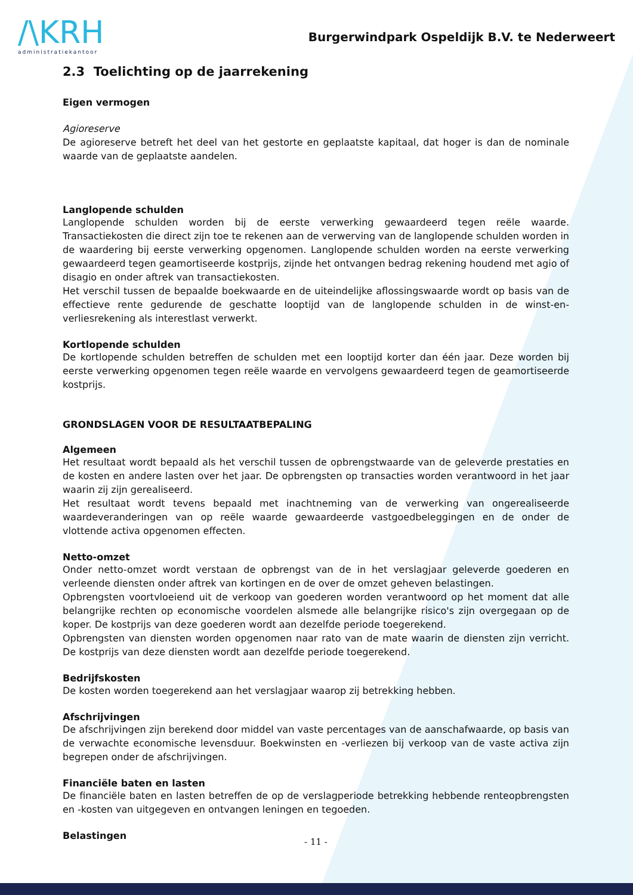/\KRH
administratiekantoor
Burgerwindpark Ospeldijk B.V. te Nederweert
2.3 Toelichting op de jaarrekening
Eigen vermogen
Agioreserve
De agioreserve betreft het deel van het gestorte en geplaatste kapitaal, dat hoger is dan de nominale waarde van de geplaatste aandelen.
Langlopende schulden
Langlopende schulden worden bij de eerste verwerking gewaardeerd tegen reële waarde. Transactiekosten die direct zijn toe te rekenen aan de verwerving van de langlopende schulden worden in de waardering bij eerste verwerking opgenomen. Langlopende schulden worden na eerste verwerking gewaardeerd tegen geamortiseerde kostprijs, zijnde het ontvangen bedrag rekening houdend met agio of disagio en onder aftrek van transactiekosten.
Het verschil tussen de bepaalde boekwaarde en de uiteindelijke aflossingswaarde wordt op basis van de effectieve rente gedurende de geschatte looptijd van de langlopende schulden in de winst-en-verliesrekening als interestlast verwerkt.
Kortlopende schulden
De kortlopende schulden betreffen de schulden met een looptijd korter dan één jaar. Deze worden bij eerste verwerking opgenomen tegen reële waarde en vervolgens gewaardeerd tegen de geamortiseerde kostprijs.
GRONDSLAGEN VOOR DE RESULTAATBEPALING
Algemeen
Het resultaat wordt bepaald als het verschil tussen de opbrengstwaarde van de geleverde prestaties en de kosten en andere lasten over het jaar. De opbrengsten op transacties worden verantwoord in het jaar waarin zij zijn gerealiseerd.
Het resultaat wordt tevens bepaald met inachtneming van de verwerking van ongerealiseerde waardeveranderingen van op reële waarde gewaardeerde vastgoedbeleggingen en de onder de vlottende activa opgenomen effecten.
Netto-omzet
Onder netto-omzet wordt verstaan de opbrengst van de in het verslagjaar geleverde goederen en verleende diensten onder aftrek van kortingen en de over de omzet geheven belastingen.
Opbrengsten voortvloeiend uit de verkoop van goederen worden verantwoord op het moment dat alle belangrijke rechten op economische voordelen alsmede alle belangrijke risico's zijn overgegaan op de koper. De kostprijs van deze goederen wordt aan dezelfde periode toegerekend.
Opbrengsten van diensten worden opgenomen naar rato van de mate waarin de diensten zijn verricht. De kostprijs van deze diensten wordt aan dezelfde periode toegerekend.
Bedrijfskosten
De kosten worden toegerekend aan het verslagjaar waarop zij betrekking hebben.
Afschrijvingen
De afschrijvingen zijn berekend door middel van vaste percentages van de aanschafwaarde, op basis van de verwachte economische levensduur. Boekwinsten en -verliezen bij verkoop van de vaste activa zijn begrepen onder de afschrijvingen.
Financiële baten en lasten
De financiële baten en lasten betreffen de op de verslagperiode betrekking hebbende renteopbrengsten en -kosten van uitgegeven en ontvangen leningen en tegoeden.
Belastingen
- 11 -